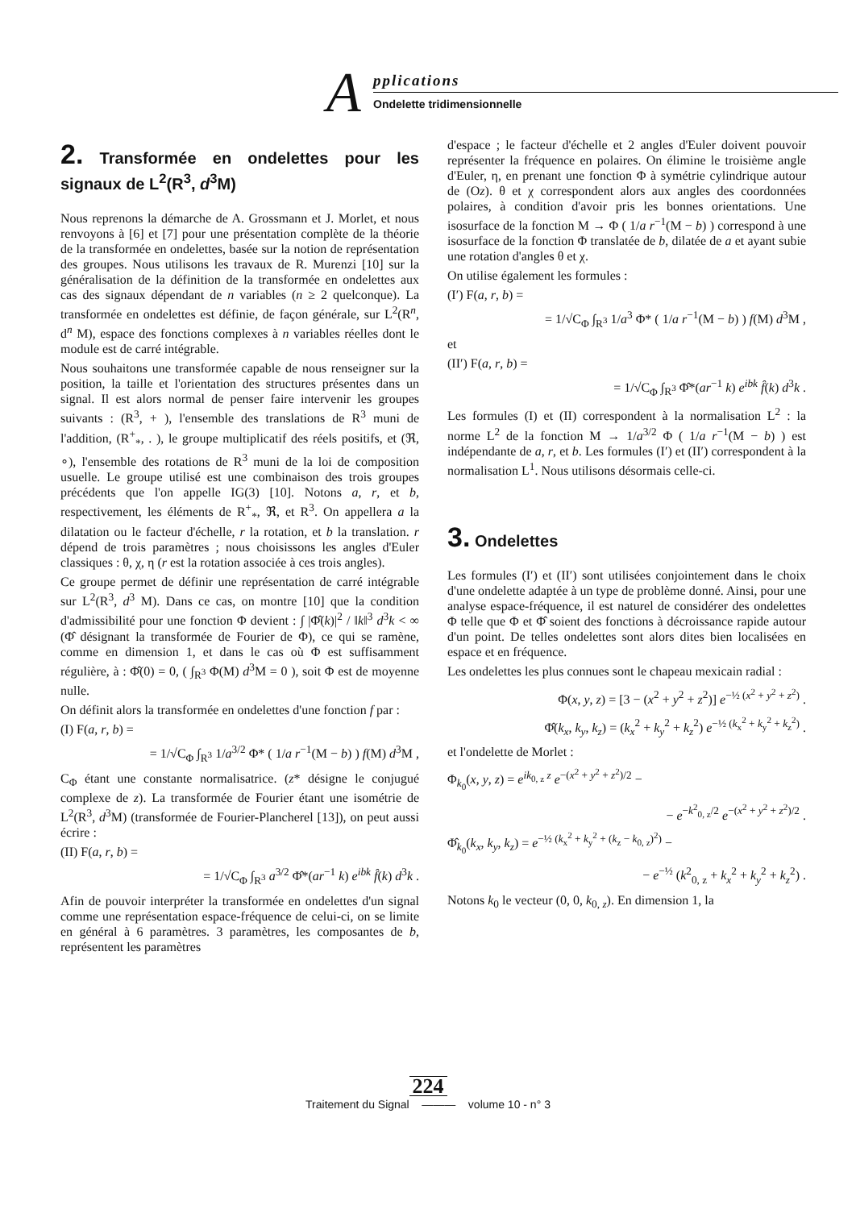A pplications
Ondelette tridimensionnelle
2. Transformée en ondelettes pour les signaux de L<sup>2</sup>(R<sup>3</sup>, d<sup>3</sup>M)
Nous reprenons la démarche de A. Grossmann et J. Morlet, et nous renvoyons à [6] et [7] pour une présentation complète de la théorie de la transformée en ondelettes, basée sur la notion de représentation des groupes. Nous utilisons les travaux de R. Murenzi [10] sur la généralisation de la définition de la transformée en ondelettes aux cas des signaux dépendant de n variables (n ≥ 2 quelconque). La transformée en ondelettes est définie, de façon générale, sur L<sup>2</sup>(R<sup>n</sup>, d<sup>n</sup> M), espace des fonctions complexes à n variables réelles dont le module est de carré intégrable.
Nous souhaitons une transformée capable de nous renseigner sur la position, la taille et l'orientation des structures présentes dans un signal. Il est alors normal de penser faire intervenir les groupes suivants : (R<sup>3</sup>, + ), l'ensemble des translations de R<sup>3</sup> muni de l'addition, (R<sup>+</sup><sub>*</sub>, . ), le groupe multiplicatif des réels positifs, et (ℜ, ∘), l'ensemble des rotations de R<sup>3</sup> muni de la loi de composition usuelle. Le groupe utilisé est une combinaison des trois groupes précédents que l'on appelle IG(3) [10]. Notons a, r, et b, respectivement, les éléments de R<sup>+</sup><sub>*</sub>, ℜ, et R<sup>3</sup>. On appellera a la dilatation ou le facteur d'échelle, r la rotation, et b la translation. r dépend de trois paramètres ; nous choisissons les angles d'Euler classiques : θ, χ, η (r est la rotation associée à ces trois angles).
Ce groupe permet de définir une représentation de carré intégrable sur L<sup>2</sup>(R<sup>3</sup>, d<sup>3</sup> M). Dans ce cas, on montre [10] que la condition d'admissibilité pour une fonction Φ devient : ∫ |Φ̂(k)|<sup>2</sup> / ‖k‖<sup>3</sup> d<sup>3</sup>k < ∞ (Φ̂ désignant la transformée de Fourier de Φ), ce qui se ramène, comme en dimension 1, et dans le cas où Φ est suffisamment régulière, à : Φ̂(0) = 0, ( ∫<sub>R<sup>3</sup></sub> Φ(M) d<sup>3</sup>M = 0 ), soit Φ est de moyenne nulle.
On définit alors la transformée en ondelettes d'une fonction f par :
(I) F(a, r, b) =
= 1/√C<sub>Φ</sub> ∫<sub>R<sup>3</sup></sub> 1/a<sup>3/2</sup> Φ* ( 1/a r<sup>−1</sup>(M − b) ) f(M) d<sup>3</sup>M ,
C<sub>Φ</sub> étant une constante normalisatrice. (z* désigne le conjugué complexe de z). La transformée de Fourier étant une isométrie de L<sup>2</sup>(R<sup>3</sup>, d<sup>3</sup>M) (transformée de Fourier-Plancherel [13]), on peut aussi écrire :
(II) F(a, r, b) =
= 1/√C<sub>Φ</sub> ∫<sub>R<sup>3</sup></sub> a<sup>3/2</sup> Φ̂*(ar<sup>−1</sup> k) e<sup>ibk</sup> f̂(k) d<sup>3</sup>k .
Afin de pouvoir interpréter la transformée en ondelettes d'un signal comme une représentation espace-fréquence de celui-ci, on se limite en général à 6 paramètres. 3 paramètres, les composantes de b, représentent les paramètres
d'espace ; le facteur d'échelle et 2 angles d'Euler doivent pouvoir représenter la fréquence en polaires. On élimine le troisième angle d'Euler, η, en prenant une fonction Φ à symétrie cylindrique autour de (Oz). θ et χ correspondent alors aux angles des coordonnées polaires, à condition d'avoir pris les bonnes orientations. Une isosurface de la fonction M → Φ ( 1/a r<sup>−1</sup>(M − b) ) correspond à une isosurface de la fonction Φ translatée de b, dilatée de a et ayant subie une rotation d'angles θ et χ.
On utilise également les formules :
(I′) F(a, r, b) =
= 1/√C<sub>Φ</sub> ∫<sub>R<sup>3</sup></sub> 1/a<sup>3</sup> Φ* ( 1/a r<sup>−1</sup>(M − b) ) f(M) d<sup>3</sup>M ,
et
(II′) F(a, r, b) =
= 1/√C<sub>Φ</sub> ∫<sub>R<sup>3</sup></sub> Φ̂*(ar<sup>−1</sup> k) e<sup>ibk</sup> f̂(k) d<sup>3</sup>k .
Les formules (I) et (II) correspondent à la normalisation L<sup>2</sup> : la norme L<sup>2</sup> de la fonction M → 1/a<sup>3/2</sup> Φ ( 1/a r<sup>−1</sup>(M − b) ) est indépendante de a, r, et b. Les formules (I′) et (II′) correspondent à la normalisation L<sup>1</sup>. Nous utilisons désormais celle-ci.
3. Ondelettes
Les formules (I′) et (II′) sont utilisées conjointement dans le choix d'une ondelette adaptée à un type de problème donné. Ainsi, pour une analyse espace-fréquence, il est naturel de considérer des ondelettes Φ telle que Φ et Φ̂ soient des fonctions à décroissance rapide autour d'un point. De telles ondelettes sont alors dites bien localisées en espace et en fréquence.
Les ondelettes les plus connues sont le chapeau mexicain radial :
Φ(x, y, z) = [3 − (x<sup>2</sup> + y<sup>2</sup> + z<sup>2</sup>)] e<sup>−½ (x<sup>2</sup> + y<sup>2</sup> + z<sup>2</sup>)</sup> .
Φ̂(k<sub>x</sub>, k<sub>y</sub>, k<sub>z</sub>) = (k<sub>x</sub><sup>2</sup> + k<sub>y</sub><sup>2</sup> + k<sub>z</sub><sup>2</sup>) e<sup>−½ (k<sub>x</sub><sup>2</sup> + k<sub>y</sub><sup>2</sup> + k<sub>z</sub><sup>2</sup>)</sup> .
et l'ondelette de Morlet :
Φ<sub>k<sub>0</sub></sub>(x, y, z) = e<sup>ik<sub>0, z</sub> z</sup> e<sup>−(x<sup>2</sup> + y<sup>2</sup> + z<sup>2</sup>)/2</sup> −
− e<sup>−k<sup>2</sup><sub>0, z</sub>/2</sup> e<sup>−(x<sup>2</sup> + y<sup>2</sup> + z<sup>2</sup>)/2</sup> .
Φ̂<sub>k<sub>0</sub></sub>(k<sub>x</sub>, k<sub>y</sub>, k<sub>z</sub>) = e<sup>−½ (k<sub>x</sub><sup>2</sup> + k<sub>y</sub><sup>2</sup> + (k<sub>z</sub> − k<sub>0, z</sub>)<sup>2</sup>)</sup> −
− e<sup>−½</sup> (k<sup>2</sup><sub>0, z</sub> + k<sub>x</sub><sup>2</sup> + k<sub>y</sub><sup>2</sup> + k<sub>z</sub><sup>2</sup>) .
Notons k<sub>0</sub> le vecteur (0, 0, k<sub>0, z</sub>). En dimension 1, la
224
Traitement du Signal ——— volume 10 - n° 3